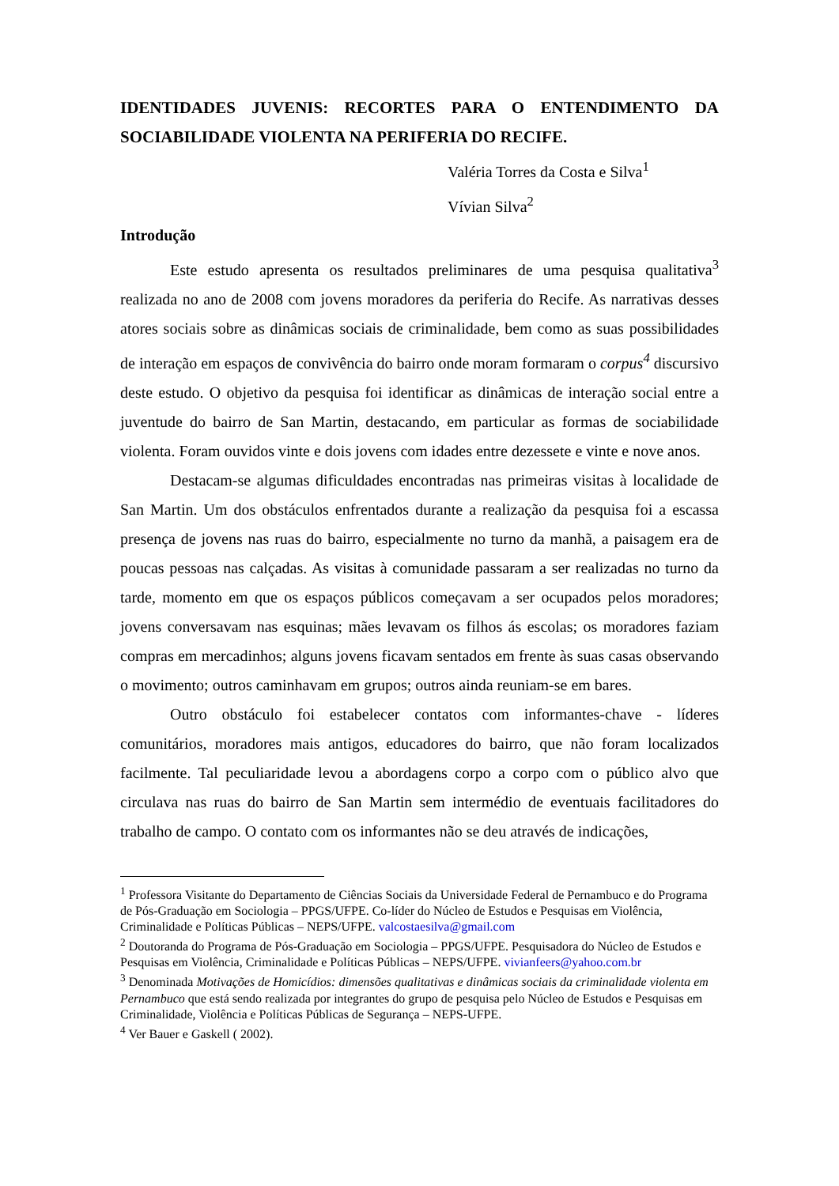IDENTIDADES JUVENIS: RECORTES PARA O ENTENDIMENTO DA SOCIABILIDADE VIOLENTA NA PERIFERIA DO RECIFE.
Valéria Torres da Costa e Silva<sup>1</sup>
Vívian Silva<sup>2</sup>
Introdução
Este estudo apresenta os resultados preliminares de uma pesquisa qualitativa<sup>3</sup> realizada no ano de 2008 com jovens moradores da periferia do Recife. As narrativas desses atores sociais sobre as dinâmicas sociais de criminalidade, bem como as suas possibilidades de interação em espaços de convivência do bairro onde moram formaram o corpus<sup>4</sup> discursivo deste estudo. O objetivo da pesquisa foi identificar as dinâmicas de interação social entre a juventude do bairro de San Martin, destacando, em particular as formas de sociabilidade violenta. Foram ouvidos vinte e dois jovens com idades entre dezessete e vinte e nove anos.
Destacam-se algumas dificuldades encontradas nas primeiras visitas à localidade de San Martin. Um dos obstáculos enfrentados durante a realização da pesquisa foi a escassa presença de jovens nas ruas do bairro, especialmente no turno da manhã, a paisagem era de poucas pessoas nas calçadas. As visitas à comunidade passaram a ser realizadas no turno da tarde, momento em que os espaços públicos começavam a ser ocupados pelos moradores; jovens conversavam nas esquinas; mães levavam os filhos ás escolas; os moradores faziam compras em mercadinhos; alguns jovens ficavam sentados em frente às suas casas observando o movimento; outros caminhavam em grupos; outros ainda reuniam-se em bares.
Outro obstáculo foi estabelecer contatos com informantes-chave - líderes comunitários, moradores mais antigos, educadores do bairro, que não foram localizados facilmente. Tal peculiaridade levou a abordagens corpo a corpo com o público alvo que circulava nas ruas do bairro de San Martin sem intermédio de eventuais facilitadores do trabalho de campo. O contato com os informantes não se deu através de indicações,
<sup>1</sup> Professora Visitante do Departamento de Ciências Sociais da Universidade Federal de Pernambuco e do Programa de Pós-Graduação em Sociologia – PPGS/UFPE. Co-líder do Núcleo de Estudos e Pesquisas em Violência, Criminalidade e Políticas Públicas – NEPS/UFPE. valcostaesilva@gmail.com
<sup>2</sup> Doutoranda do Programa de Pós-Graduação em Sociologia – PPGS/UFPE. Pesquisadora do Núcleo de Estudos e Pesquisas em Violência, Criminalidade e Políticas Públicas – NEPS/UFPE. vivianfeers@yahoo.com.br
<sup>3</sup> Denominada Motivações de Homicídios: dimensões qualitativas e dinâmicas sociais da criminalidade violenta em Pernambuco que está sendo realizada por integrantes do grupo de pesquisa pelo Núcleo de Estudos e Pesquisas em Criminalidade, Violência e Políticas Públicas de Segurança – NEPS-UFPE.
<sup>4</sup> Ver Bauer e Gaskell ( 2002).